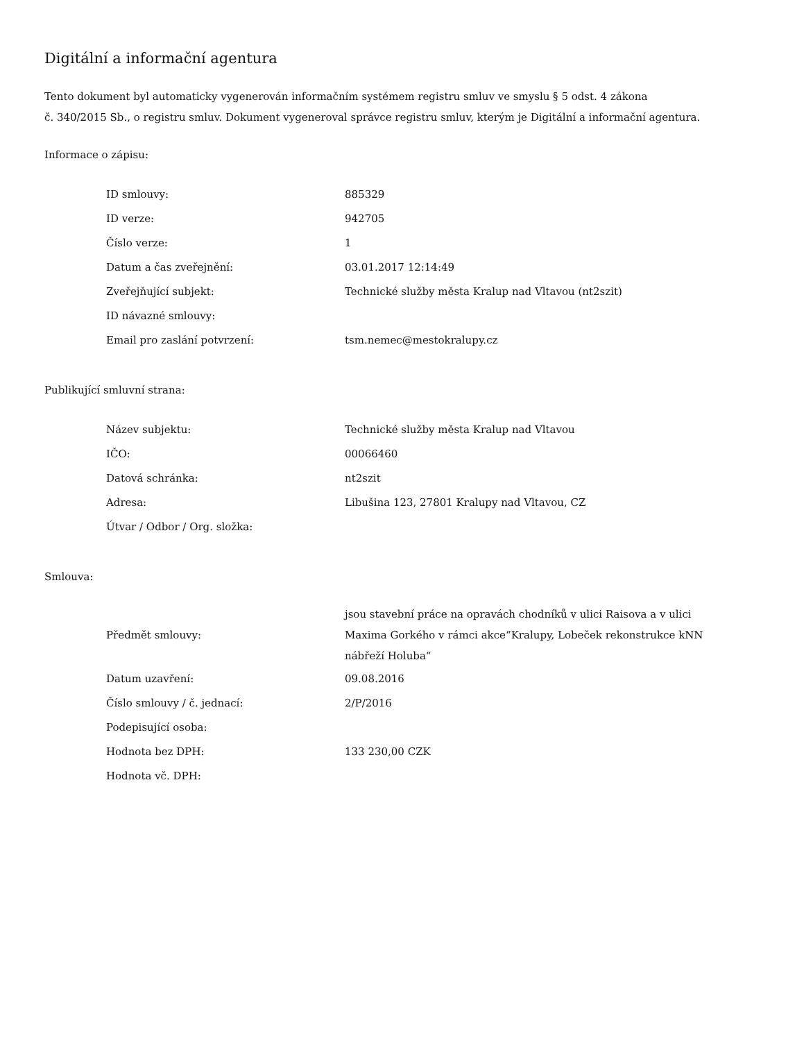Digitální a informační agentura
Tento dokument byl automaticky vygenerován informačním systémem registru smluv ve smyslu § 5 odst. 4 zákona
č. 340/2015 Sb., o registru smluv. Dokument vygeneroval správce registru smluv, kterým je Digitální a informační agentura.
Informace o zápisu:
| ID smlouvy: | 885329 |
| ID verze: | 942705 |
| Číslo verze: | 1 |
| Datum a čas zveřejnění: | 03.01.2017 12:14:49 |
| Zveřejňující subjekt: | Technické služby města Kralup nad Vltavou (nt2szit) |
| ID návazné smlouvy: | |
| Email pro zaslání potvrzení: | tsm.nemec@mestokralupy.cz |
Publikující smluvní strana:
| Název subjektu: | Technické služby města Kralup nad Vltavou |
| IČO: | 00066460 |
| Datová schránka: | nt2szit |
| Adresa: | Libušina 123, 27801 Kralupy nad Vltavou, CZ |
| Útvar / Odbor / Org. složka: | |
Smlouva:
| Předmět smlouvy: | jsou stavební práce na opravách chodníků v ulici Raisova a v ulici Maxima Gorkého v rámci akce“Kralupy, Lobeček rekonstrukce kNN nábřeží Holuba“ |
| Datum uzavření: | 09.08.2016 |
| Číslo smlouvy / č. jednací: | 2/P/2016 |
| Podepisující osoba: | |
| Hodnota bez DPH: | 133 230,00 CZK |
| Hodnota vč. DPH: | |